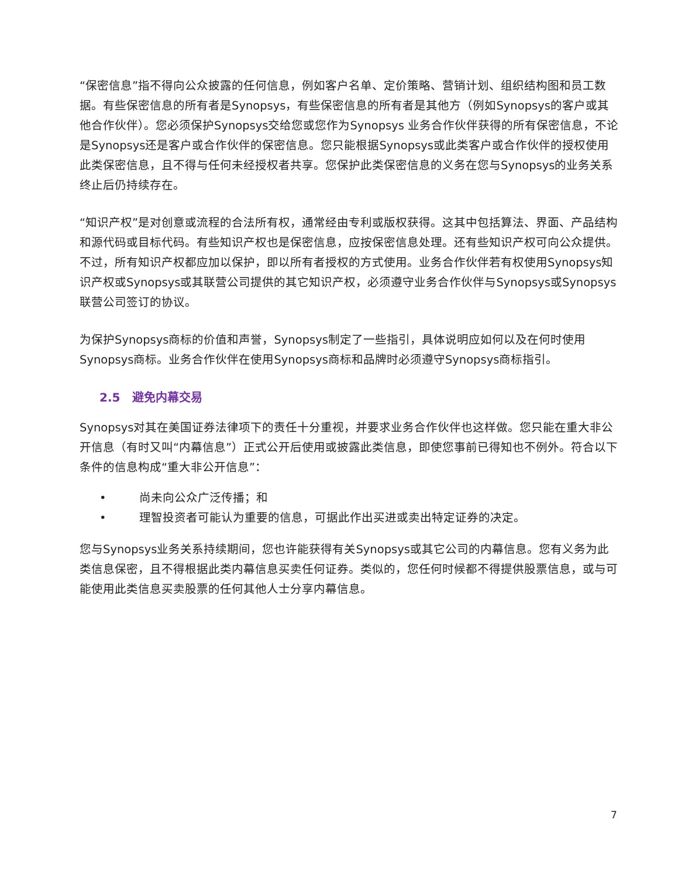“保密信息”指不得向公众披露的任何信息，例如客户名单、定价策略、营销计划、组织结构图和员工数据。有些保密信息的所有者是Synopsys，有些保密信息的所有者是其他方（例如Synopsys的客户或其他合作伙伴）。您必须保护Synopsys交给您或您作为Synopsys 业务合作伙伴获得的所有保密信息，不论是Synopsys还是客户或合作伙伴的保密信息。您只能根据Synopsys或此类客户或合作伙伴的授权使用此类保密信息，且不得与任何未经授权者共享。您保护此类保密信息的义务在您与Synopsys的业务关系终止后仍持续存在。
“知识产权”是对创意或流程的合法所有权，通常经由专利或版权获得。这其中包括算法、界面、产品结构和源代码或目标代码。有些知识产权也是保密信息，应按保密信息处理。还有些知识产权可向公众提供。不过，所有知识产权都应加以保护，即以所有者授权的方式使用。业务合作伙伴若有权使用Synopsys知识产权或Synopsys或其联营公司提供的其它知识产权，必须遵守业务合作伙伴与Synopsys或Synopsys联营公司签订的协议。
为保护Synopsys商标的价值和声誉，Synopsys制定了一些指引，具体说明应如何以及在何时使用Synopsys商标。业务合作伙伴在使用Synopsys商标和品牌时必须遵守Synopsys商标指引。
2.5 避免内幕交易
Synopsys对其在美国证券法律项下的责任十分重视，并要求业务合作伙伴也这样做。您只能在重大非公开信息（有时又叫“内幕信息”）正式公开后使用或披露此类信息，即使您事前已得知也不例外。符合以下条件的信息构成“重大非公开信息”：
• 尚未向公众广泛传播；和
• 理智投资者可能认为重要的信息，可据此作出买进或卖出特定证券的决定。
您与Synopsys业务关系持续期间，您也许能获得有关Synopsys或其它公司的内幕信息。您有义务为此类信息保密，且不得根据此类内幕信息买卖任何证券。类似的，您任何时候都不得提供股票信息，或与可能使用此类信息买卖股票的任何其他人士分享内幕信息。
7